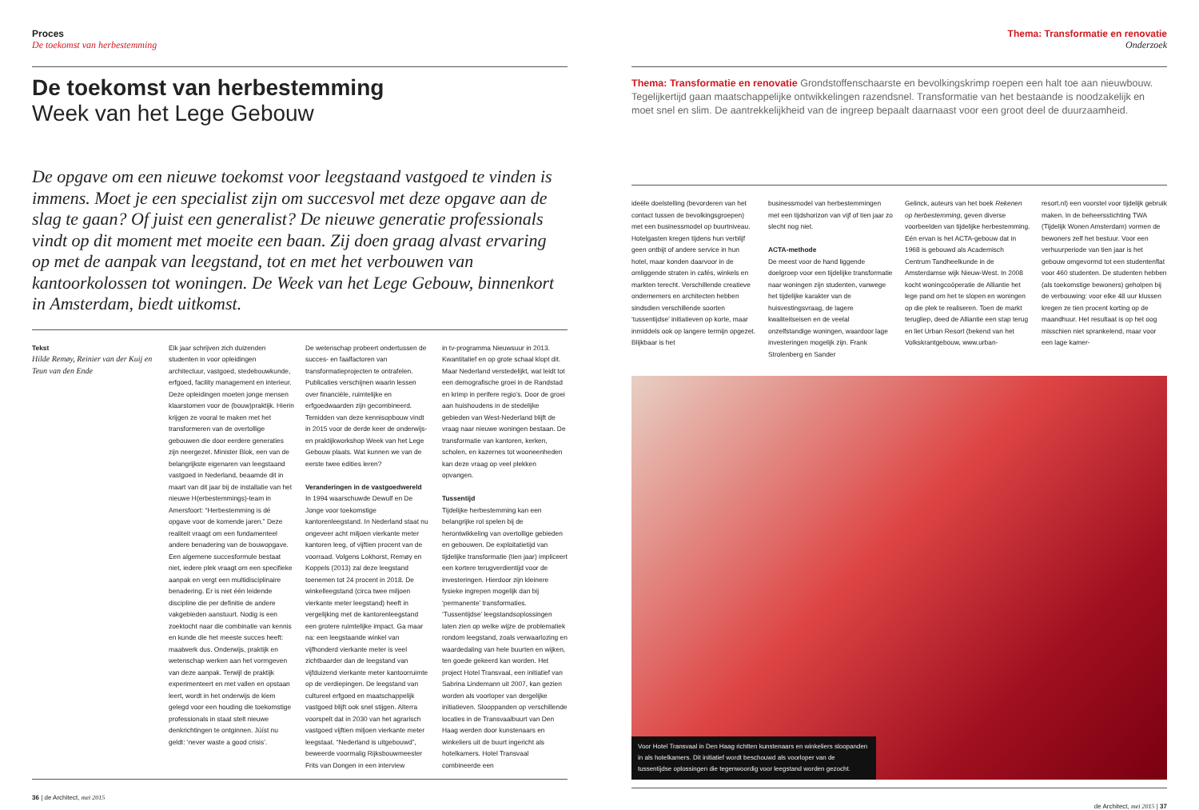Proces
De toekomst van herbestemming
De toekomst van herbestemming
Week van het Lege Gebouw
De opgave om een nieuwe toekomst voor leegstaand vastgoed te vinden is immens. Moet je een specialist zijn om succesvol met deze opgave aan de slag te gaan? Of juist een generalist? De nieuwe generatie professionals vindt op dit moment met moeite een baan. Zij doen graag alvast ervaring op met de aanpak van leegstand, tot en met het verbouwen van kantoorkolossen tot woningen. De Week van het Lege Gebouw, binnenkort in Amsterdam, biedt uitkomst.
Tekst
Hilde Remøy, Reinier van der Kuij en Teun van den Ende
Elk jaar schrijven zich duizenden studenten in voor opleidingen architectuur, vastgoed, stedebouwkunde, erfgoed, facility management en interieur. Deze opleidingen moeten jonge mensen klaarstomen voor de (bouw)praktijk. Hierin krijgen ze vooral te maken met het transformeren van de overtollige gebouwen die door eerdere generaties zijn neergezet. Minister Blok, een van de belangrijkste eigenaren van leegstaand vastgoed in Nederland, beaamde dit in maart van dit jaar bij de installatie van het nieuwe H(erbestemmings)-team in Amersfoort: “Herbestemming is dé opgave voor de komende jaren.” Deze realiteit vraagt om een fundamenteel andere benadering van de bouwopgave. Een algemene succesformule bestaat niet, iedere plek vraagt om een specifieke aanpak en vergt een multidisciplinaire benadering. Er is niet één leidende discipline die per definitie de andere vakgebieden aanstuurt. Nodig is een zoektocht naar die combinatie van kennis en kunde die het meeste succes heeft: maatwerk dus. Onderwijs, praktijk en wetenschap werken aan het vormgeven van deze aanpak. Terwijl de praktijk experimenteert en met vallen en opstaan leert, wordt in het onderwijs de kiem gelegd voor een houding die toekomstige professionals in staat stelt nieuwe denkrichtingen te ontginnen. Júíst nu geldt: ‘never waste a good crisis’.
De wetenschap probeert ondertussen de succes- en faalfactoren van transformatieprojecten te ontrafelen. Publicaties verschijnen waarin lessen over financiële, ruimtelijke en erfgoedwaarden zijn gecombineerd. Temidden van deze kennisopbouw vindt in 2015 voor de derde keer de onderwijs- en praktijkworkshop Week van het Lege Gebouw plaats. Wat kunnen we van de eerste twee edities leren?
Veranderingen in de vastgoedwereld
In 1994 waarschuwde Dewulf en De Jonge voor toekomstige kantorenleegstand. In Nederland staat nu ongeveer acht miljoen vierkante meter kantoren leeg, of vijftien procent van de voorraad. Volgens Lokhorst, Remøy en Koppels (2013) zal deze leegstand toenemen tot 24 procent in 2018. De winkelleegstand (circa twee miljoen vierkante meter leegstand) heeft in vergelijking met de kantorenleegstand een grotere ruimtelijke impact. Ga maar na: een leegstaande winkel van vijfhonderd vierkante meter is veel zichtbaarder dan de leegstand van vijfduizend vierkante meter kantoorruimte op de verdiepingen. De leegstand van cultureel erfgoed en maatschappelijk vastgoed blijft ook snel stijgen. Alterra voorspelt dat in 2030 van het agrarisch vastgoed vijftien miljoen vierkante meter leegstaat. “Nederland is uitgebouwd”, beweerde voormalig Rijksbouwmeester Frits van Dongen in een interview
in tv-programma Nieuwsuur in 2013. Kwantitatief en op grote schaal klopt dit. Maar Nederland verstedelijkt, wat leidt tot een demografische groei in de Randstad en krimp in perifere regio’s. Door de groei aan huishoudens in de stedelijke gebieden van West-Nederland blijft de vraag naar nieuwe woningen bestaan. De transformatie van kantoren, kerken, scholen, en kazernes tot wooneenheden kan deze vraag op veel plekken opvangen.
Tussentijd
Tijdelijke herbestemming kan een belangrijke rol spelen bij de herontwikkeling van overtollige gebieden en gebouwen. De exploitatietijd van tijdelijke transformatie (tien jaar) impliceert een kortere terugverdientijd voor de investeringen. Hierdoor zijn kleinere fysieke ingrepen mogelijk dan bij ‘permanente’ transformaties. ‘Tussentijdse’ leegstandsoplossingen laten zien op welke wijze de problematiek rondom leegstand, zoals verwaarlozing en waardedaling van hele buurten en wijken, ten goede gekeerd kan worden. Het project Hotel Transvaal, een initiatief van Sabrina Lindemann uit 2007, kan gezien worden als voorloper van dergelijke initiatieven. Slooppanden op verschillende locaties in de Transvaalbuurt van Den Haag werden door kunstenaars en winkeliers uit de buurt ingericht als hotelkamers. Hotel Transvaal combineerde een
36 | de Architect, mei 2015
Thema: Transformatie en renovatie
Onderzoek
Thema: Transformatie en renovatie Grondstoffenschaarste en bevolkingskrimp roepen een halt toe aan nieuwbouw. Tegelijkertijd gaan maatschappelijke ontwikkelingen razendsnel. Transformatie van het bestaande is noodzakelijk en moet snel en slim. De aantrekkelijkheid van de ingreep bepaalt daarnaast voor een groot deel de duurzaamheid.
ideële doelstelling (bevorderen van het contact tussen de bevolkingsgroepen) met een businessmodel op buurtniveau. Hotelgasten kregen tijdens hun verblijf geen ontbijt of andere service in hun hotel, maar konden daarvoor in de omliggende straten in cafés, winkels en markten terecht. Verschillende creatieve ondernemers en architecten hebben sindsdien verschillende soorten ‘tussentijdse’ initiatieven op korte, maar inmiddels ook op langere termijn opgezet. Blijkbaar is het
businessmodel van herbestemmingen met een tijdshorizon van vijf of tien jaar zo slecht nog niet.
ACTA-methode
De meest voor de hand liggende doelgroep voor een tijdelijke transformatie naar woningen zijn studenten, vanwege het tijdelijke karakter van de huisvestingsvraag, de lagere kwaliteitseisen en de veelal onzelfstandige woningen, waardoor lage investeringen mogelijk zijn. Frank Strolenberg en Sander
Gelinck, auteurs van het boek Rekenen op herbestemming, geven diverse voorbeelden van tijdelijke herbestemming. Eén ervan is het ACTA-gebouw dat in 1968 is gebouwd als Academisch Centrum Tandheelkunde in de Amsterdamse wijk Nieuw-West. In 2008 kocht woningcoöperatie de Alliantie het lege pand om het te slopen en woningen op die plek te realiseren. Toen de markt terugliep, deed de Alliantie een stap terug en liet Urban Resort (bekend van het Volkskrantgebouw, www.urban-
resort.nl) een voorstel voor tijdelijk gebruik maken. In de beheersstichting TWA (Tijdelijk Wonen Amsterdam) vormen de bewoners zelf het bestuur. Voor een verhuurperiode van tien jaar is het gebouw omgevormd tot een studentenflat voor 460 studenten. De studenten hebben (als toekomstige bewoners) geholpen bij de verbouwing: voor elke 48 uur klussen kregen ze tien procent korting op de maandhuur. Het resultaat is op het oog misschien niet sprankelend, maar voor een lage kamer-
Voor Hotel Transvaal in Den Haag richtten kunstenaars en winkeliers sloopanden in als hotelkamers. Dit initiatief wordt beschouwd als voorloper van de tussentijdse oplossingen die tegenwoordig voor leegstand worden gezocht.
de Architect, mei 2015 | 37